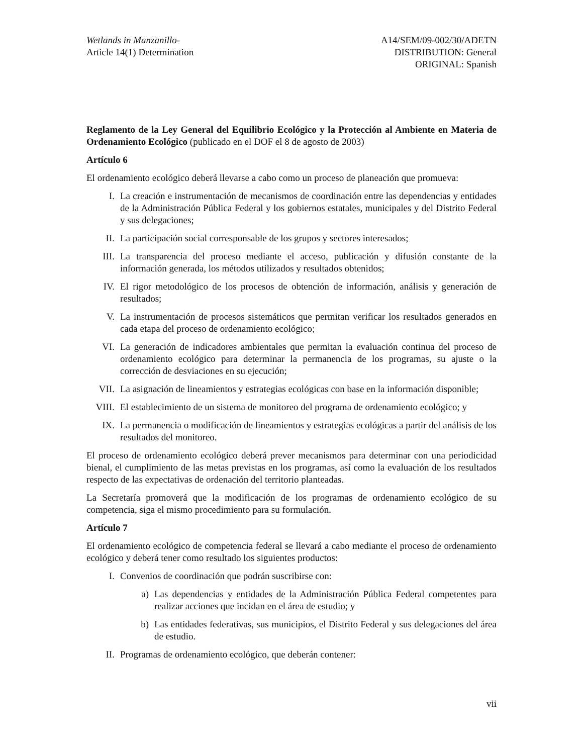Wetlands in Manzanillo-
Article 14(1) Determination
A14/SEM/09-002/30/ADETN
DISTRIBUTION: General
ORIGINAL: Spanish
Reglamento de la Ley General del Equilibrio Ecológico y la Protección al Ambiente en Materia de Ordenamiento Ecológico (publicado en el DOF el 8 de agosto de 2003)
Artículo 6
El ordenamiento ecológico deberá llevarse a cabo como un proceso de planeación que promueva:
I. La creación e instrumentación de mecanismos de coordinación entre las dependencias y entidades de la Administración Pública Federal y los gobiernos estatales, municipales y del Distrito Federal y sus delegaciones;
II. La participación social corresponsable de los grupos y sectores interesados;
III. La transparencia del proceso mediante el acceso, publicación y difusión constante de la información generada, los métodos utilizados y resultados obtenidos;
IV. El rigor metodológico de los procesos de obtención de información, análisis y generación de resultados;
V. La instrumentación de procesos sistemáticos que permitan verificar los resultados generados en cada etapa del proceso de ordenamiento ecológico;
VI. La generación de indicadores ambientales que permitan la evaluación continua del proceso de ordenamiento ecológico para determinar la permanencia de los programas, su ajuste o la corrección de desviaciones en su ejecución;
VII. La asignación de lineamientos y estrategias ecológicas con base en la información disponible;
VIII. El establecimiento de un sistema de monitoreo del programa de ordenamiento ecológico; y
IX. La permanencia o modificación de lineamientos y estrategias ecológicas a partir del análisis de los resultados del monitoreo.
El proceso de ordenamiento ecológico deberá prever mecanismos para determinar con una periodicidad bienal, el cumplimiento de las metas previstas en los programas, así como la evaluación de los resultados respecto de las expectativas de ordenación del territorio planteadas.
La Secretaría promoverá que la modificación de los programas de ordenamiento ecológico de su competencia, siga el mismo procedimiento para su formulación.
Artículo 7
El ordenamiento ecológico de competencia federal se llevará a cabo mediante el proceso de ordenamiento ecológico y deberá tener como resultado los siguientes productos:
I. Convenios de coordinación que podrán suscribirse con:
a) Las dependencias y entidades de la Administración Pública Federal competentes para realizar acciones que incidan en el área de estudio; y
b) Las entidades federativas, sus municipios, el Distrito Federal y sus delegaciones del área de estudio.
II. Programas de ordenamiento ecológico, que deberán contener:
vii